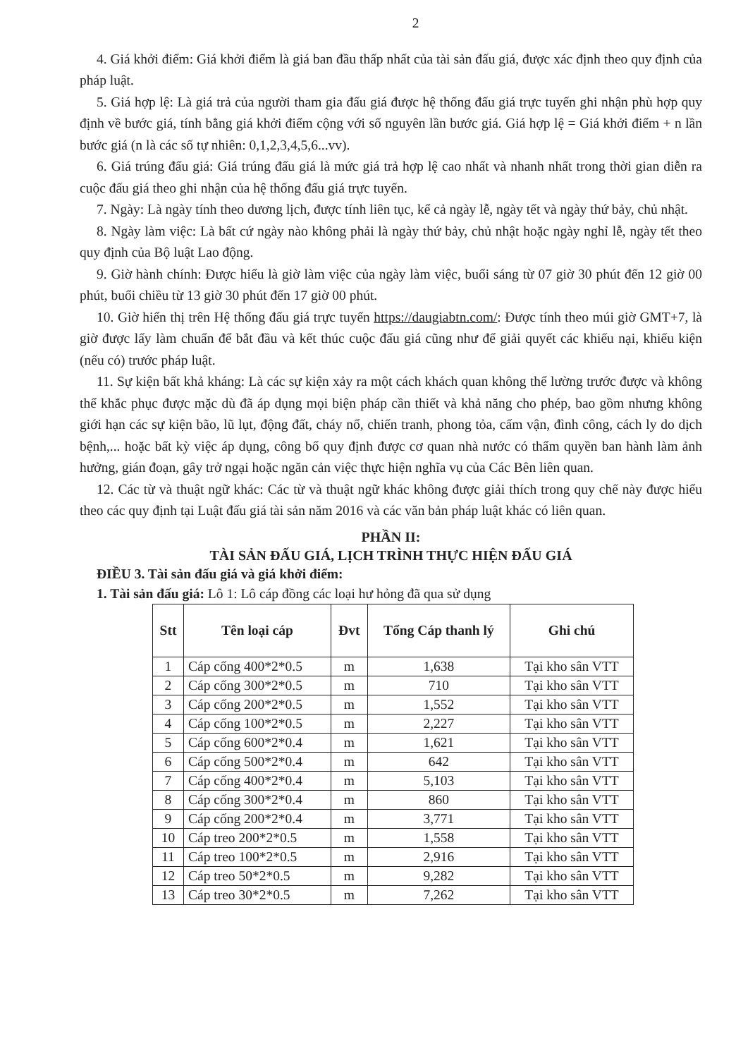2
4. Giá khởi điểm: Giá khởi điểm là giá ban đầu thấp nhất của tài sản đấu giá, được xác định theo quy định của pháp luật.
5. Giá hợp lệ: Là giá trả của người tham gia đấu giá được hệ thống đấu giá trực tuyến ghi nhận phù hợp quy định về bước giá, tính bằng giá khởi điểm cộng với số nguyên lần bước giá. Giá hợp lệ = Giá khởi điểm + n lần bước giá (n là các số tự nhiên: 0,1,2,3,4,5,6...vv).
6. Giá trúng đấu giá: Giá trúng đấu giá là mức giá trả hợp lệ cao nhất và nhanh nhất trong thời gian diễn ra cuộc đấu giá theo ghi nhận của hệ thống đấu giá trực tuyến.
7. Ngày: Là ngày tính theo dương lịch, được tính liên tục, kể cả ngày lễ, ngày tết và ngày thứ bảy, chủ nhật.
8. Ngày làm việc: Là bất cứ ngày nào không phải là ngày thứ bảy, chủ nhật hoặc ngày nghỉ lễ, ngày tết theo quy định của Bộ luật Lao động.
9. Giờ hành chính: Được hiểu là giờ làm việc của ngày làm việc, buổi sáng từ 07 giờ 30 phút đến 12 giờ 00 phút, buổi chiều từ 13 giờ 30 phút đến 17 giờ 00 phút.
10. Giờ hiển thị trên Hệ thống đấu giá trực tuyến https://daugiabtn.com/: Được tính theo múi giờ GMT+7, là giờ được lấy làm chuẩn để bắt đầu và kết thúc cuộc đấu giá cũng như để giải quyết các khiếu nại, khiếu kiện (nếu có) trước pháp luật.
11. Sự kiện bất khả kháng: Là các sự kiện xảy ra một cách khách quan không thể lường trước được và không thể khắc phục được mặc dù đã áp dụng mọi biện pháp cần thiết và khả năng cho phép, bao gồm nhưng không giới hạn các sự kiện bão, lũ lụt, động đất, cháy nổ, chiến tranh, phong tỏa, cấm vận, đình công, cách ly do dịch bệnh,... hoặc bất kỳ việc áp dụng, công bố quy định được cơ quan nhà nước có thẩm quyền ban hành làm ảnh hưởng, gián đoạn, gây trở ngại hoặc ngăn cản việc thực hiện nghĩa vụ của Các Bên liên quan.
12. Các từ và thuật ngữ khác: Các từ và thuật ngữ khác không được giải thích trong quy chế này được hiểu theo các quy định tại Luật đấu giá tài sản năm 2016 và các văn bản pháp luật khác có liên quan.
PHẦN II:
TÀI SẢN ĐẤU GIÁ, LỊCH TRÌNH THỰC HIỆN ĐẤU GIÁ
ĐIỀU 3. Tài sản đấu giá và giá khởi điểm:
1. Tài sản đấu giá: Lô 1: Lô cáp đồng các loại hư hỏng đã qua sử dụng
| Stt | Tên loại cáp | Đvt | Tổng Cáp thanh lý | Ghi chú |
| --- | --- | --- | --- | --- |
| 1 | Cáp cống 400*2*0.5 | m | 1,638 | Tại kho sân VTT |
| 2 | Cáp cống 300*2*0.5 | m | 710 | Tại kho sân VTT |
| 3 | Cáp cống 200*2*0.5 | m | 1,552 | Tại kho sân VTT |
| 4 | Cáp cống 100*2*0.5 | m | 2,227 | Tại kho sân VTT |
| 5 | Cáp cống 600*2*0.4 | m | 1,621 | Tại kho sân VTT |
| 6 | Cáp cống 500*2*0.4 | m | 642 | Tại kho sân VTT |
| 7 | Cáp cống 400*2*0.4 | m | 5,103 | Tại kho sân VTT |
| 8 | Cáp cống 300*2*0.4 | m | 860 | Tại kho sân VTT |
| 9 | Cáp cống 200*2*0.4 | m | 3,771 | Tại kho sân VTT |
| 10 | Cáp treo 200*2*0.5 | m | 1,558 | Tại kho sân VTT |
| 11 | Cáp treo 100*2*0.5 | m | 2,916 | Tại kho sân VTT |
| 12 | Cáp treo 50*2*0.5 | m | 9,282 | Tại kho sân VTT |
| 13 | Cáp treo 30*2*0.5 | m | 7,262 | Tại kho sân VTT |